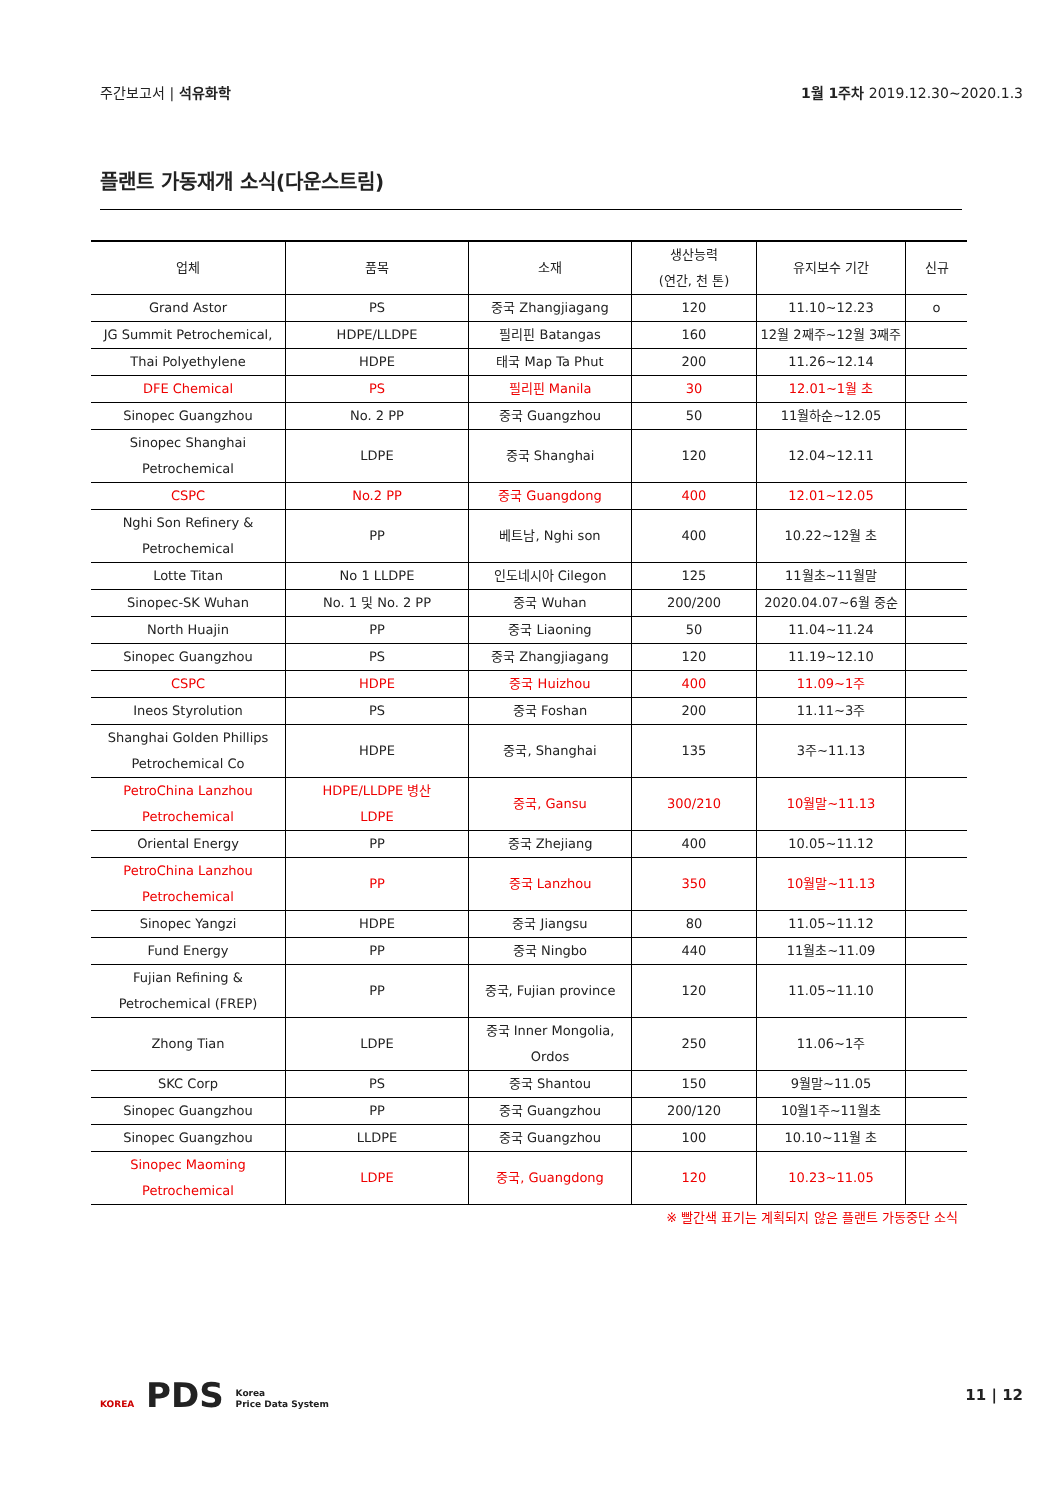주간보고서 | 석유화학 1월 1주차 2019.12.30~2020.1.3
플랜트 가동재개 소식(다운스트림)
| 업체 | 품목 | 소재 | 생산능력 (연간, 천 톤) | 유지보수 기간 | 신규 |
| --- | --- | --- | --- | --- | --- |
| Grand Astor | PS | 중국 Zhangjiagang | 120 | 11.10~12.23 | o |
| JG Summit Petrochemical, | HDPE/LLDPE | 필리핀 Batangas | 160 | 12월 2째주~12월 3째주 | |
| Thai Polyethylene | HDPE | 태국 Map Ta Phut | 200 | 11.26~12.14 | |
| DFE Chemical | PS | 필리핀 Manila | 30 | 12.01~1월 초 | |
| Sinopec Guangzhou | No. 2 PP | 중국 Guangzhou | 50 | 11월하순~12.05 | |
| Sinopec Shanghai Petrochemical | LDPE | 중국 Shanghai | 120 | 12.04~12.11 | |
| CSPC | No.2 PP | 중국 Guangdong | 400 | 12.01~12.05 | |
| Nghi Son Refinery & Petrochemical | PP | 베트남, Nghi son | 400 | 10.22~12월 초 | |
| Lotte Titan | No 1 LLDPE | 인도네시아 Cilegon | 125 | 11월초~11월말 | |
| Sinopec-SK Wuhan | No. 1 및 No. 2 PP | 중국 Wuhan | 200/200 | 2020.04.07~6월 중순 | |
| North Huajin | PP | 중국 Liaoning | 50 | 11.04~11.24 | |
| Sinopec Guangzhou | PS | 중국 Zhangjiagang | 120 | 11.19~12.10 | |
| CSPC | HDPE | 중국 Huizhou | 400 | 11.09~1주 | |
| Ineos Styrolution | PS | 중국 Foshan | 200 | 11.11~3주 | |
| Shanghai Golden Phillips Petrochemical Co | HDPE | 중국, Shanghai | 135 | 3주~11.13 | |
| PetroChina Lanzhou Petrochemical | HDPE/LLDPE 병산 LDPE | 중국, Gansu | 300/210 | 10월말~11.13 | |
| Oriental Energy | PP | 중국 Zhejiang | 400 | 10.05~11.12 | |
| PetroChina Lanzhou Petrochemical | PP | 중국 Lanzhou | 350 | 10월말~11.13 | |
| Sinopec Yangzi | HDPE | 중국 Jiangsu | 80 | 11.05~11.12 | |
| Fund Energy | PP | 중국 Ningbo | 440 | 11월초~11.09 | |
| Fujian Refining & Petrochemical (FREP) | PP | 중국, Fujian province | 120 | 11.05~11.10 | |
| Zhong Tian | LDPE | 중국 Inner Mongolia, Ordos | 250 | 11.06~1주 | |
| SKC Corp | PS | 중국 Shantou | 150 | 9월말~11.05 | |
| Sinopec Guangzhou | PP | 중국 Guangzhou | 200/120 | 10월1주~11월초 | |
| Sinopec Guangzhou | LLDPE | 중국 Guangzhou | 100 | 10.10~11월 초 | |
| Sinopec Maoming Petrochemical | LDPE | 중국, Guangdong | 120 | 10.23~11.05 | |
※ 빨간색 표기는 계획되지 않은 플랜트 가동중단 소식
KOREA PDS Korea
Price Data System
11 | 12